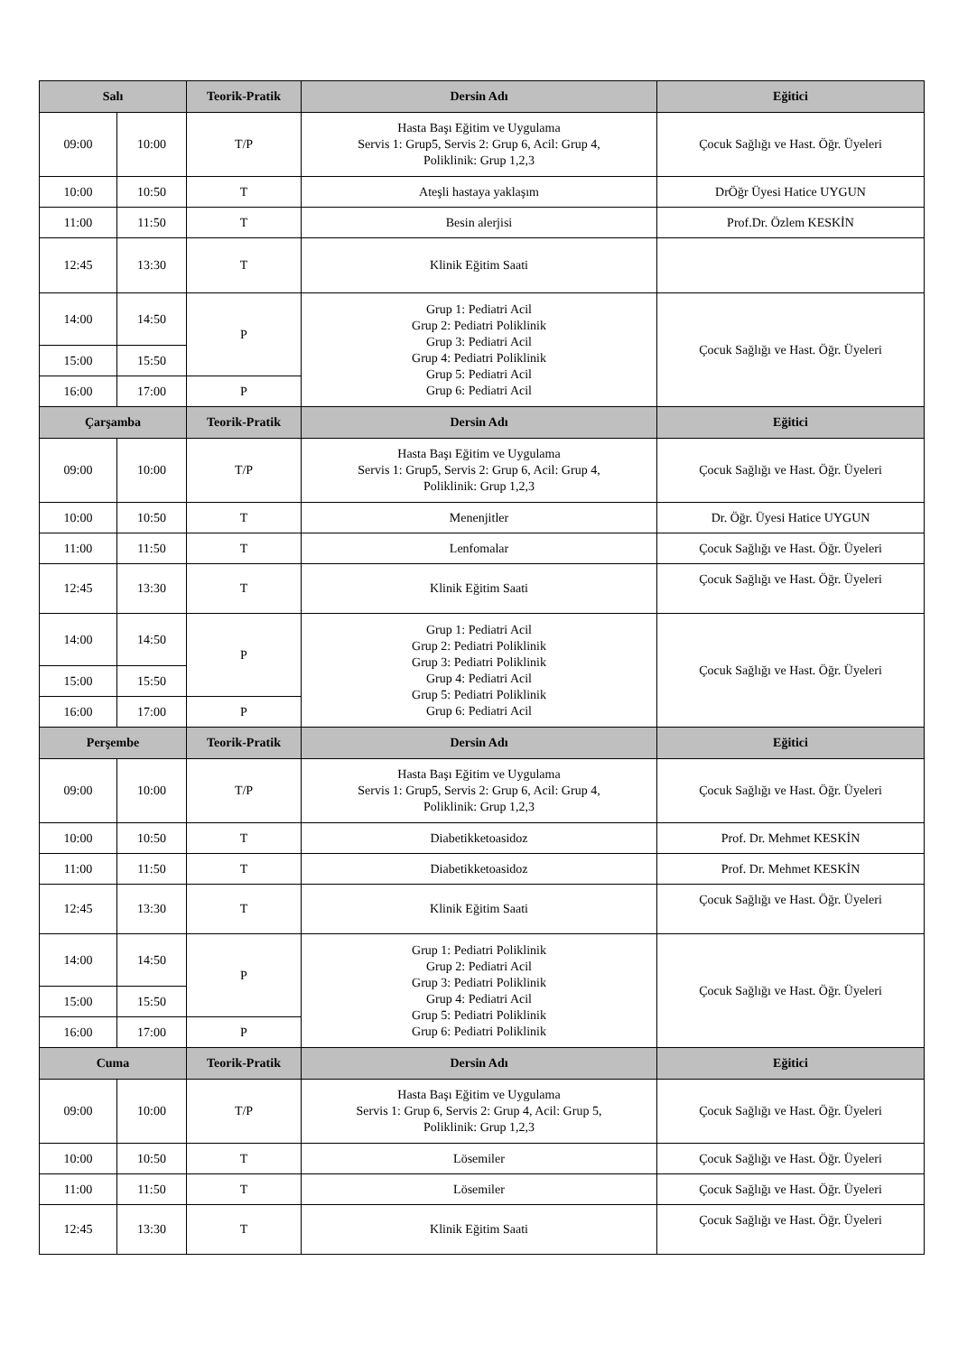| Salı | | Teorik-Pratik | Dersin Adı | Eğitici |
| --- | --- | --- | --- | --- |
| 09:00 | 10:00 | T/P | Hasta Başı Eğitim ve Uygulama Servis 1: Grup5, Servis 2: Grup 6, Acil: Grup 4, Poliklinik: Grup 1,2,3 | Çocuk Sağlığı ve Hast. Öğr. Üyeleri |
| 10:00 | 10:50 | T | Ateşli hastaya yaklaşım | DrÖğr Üyesi Hatice UYGUN |
| 11:00 | 11:50 | T | Besin alerjisi | Prof.Dr. Özlem KESKİN |
| 12:45 | 13:30 | T | Klinik Eğitim Saati | |
| 14:00 | 14:50 | P | Grup 1: Pediatri Acil Grup 2: Pediatri Poliklinik Grup 3: Pediatri Acil Grup 4: Pediatri Poliklinik Grup 5: Pediatri Acil Grup 6: Pediatri Acil | Çocuk Sağlığı ve Hast. Öğr. Üyeleri |
| 15:00 | 15:50 | | | |
| 16:00 | 17:00 | P | | |
| Çarşamba | | Teorik-Pratik | Dersin Adı | Eğitici |
| 09:00 | 10:00 | T/P | Hasta Başı Eğitim ve Uygulama Servis 1: Grup5, Servis 2: Grup 6, Acil: Grup 4, Poliklinik: Grup 1,2,3 | Çocuk Sağlığı ve Hast. Öğr. Üyeleri |
| 10:00 | 10:50 | T | Menenjitler | Dr. Öğr. Üyesi Hatice UYGUN |
| 11:00 | 11:50 | T | Lenfomalar | Çocuk Sağlığı ve Hast. Öğr. Üyeleri |
| 12:45 | 13:30 | T | Klinik Eğitim Saati | Çocuk Sağlığı ve Hast. Öğr. Üyeleri |
| 14:00 | 14:50 | P | Grup 1: Pediatri Acil Grup 2: Pediatri Poliklinik Grup 3: Pediatri Poliklinik Grup 4: Pediatri Acil Grup 5: Pediatri Poliklinik Grup 6: Pediatri Acil | Çocuk Sağlığı ve Hast. Öğr. Üyeleri |
| 15:00 | 15:50 | | | |
| 16:00 | 17:00 | P | | |
| Perşembe | | Teorik-Pratik | Dersin Adı | Eğitici |
| 09:00 | 10:00 | T/P | Hasta Başı Eğitim ve Uygulama Servis 1: Grup5, Servis 2: Grup 6, Acil: Grup 4, Poliklinik: Grup 1,2,3 | Çocuk Sağlığı ve Hast. Öğr. Üyeleri |
| 10:00 | 10:50 | T | Diabetikketoasidoz | Prof. Dr. Mehmet KESKİN |
| 11:00 | 11:50 | T | Diabetikketoasidoz | Prof. Dr. Mehmet KESKİN |
| 12:45 | 13:30 | T | Klinik Eğitim Saati | Çocuk Sağlığı ve Hast. Öğr. Üyeleri |
| 14:00 | 14:50 | P | Grup 1: Pediatri Poliklinik Grup 2: Pediatri Acil Grup 3: Pediatri Poliklinik Grup 4: Pediatri Acil Grup 5: Pediatri Poliklinik Grup 6: Pediatri Poliklinik | Çocuk Sağlığı ve Hast. Öğr. Üyeleri |
| 15:00 | 15:50 | | | |
| 16:00 | 17:00 | P | | |
| Cuma | | Teorik-Pratik | Dersin Adı | Eğitici |
| 09:00 | 10:00 | T/P | Hasta Başı Eğitim ve Uygulama Servis 1: Grup 6, Servis 2: Grup 4, Acil: Grup 5, Poliklinik: Grup 1,2,3 | Çocuk Sağlığı ve Hast. Öğr. Üyeleri |
| 10:00 | 10:50 | T | Lösemiler | Çocuk Sağlığı ve Hast. Öğr. Üyeleri |
| 11:00 | 11:50 | T | Lösemiler | Çocuk Sağlığı ve Hast. Öğr. Üyeleri |
| 12:45 | 13:30 | T | Klinik Eğitim Saati | Çocuk Sağlığı ve Hast. Öğr. Üyeleri |